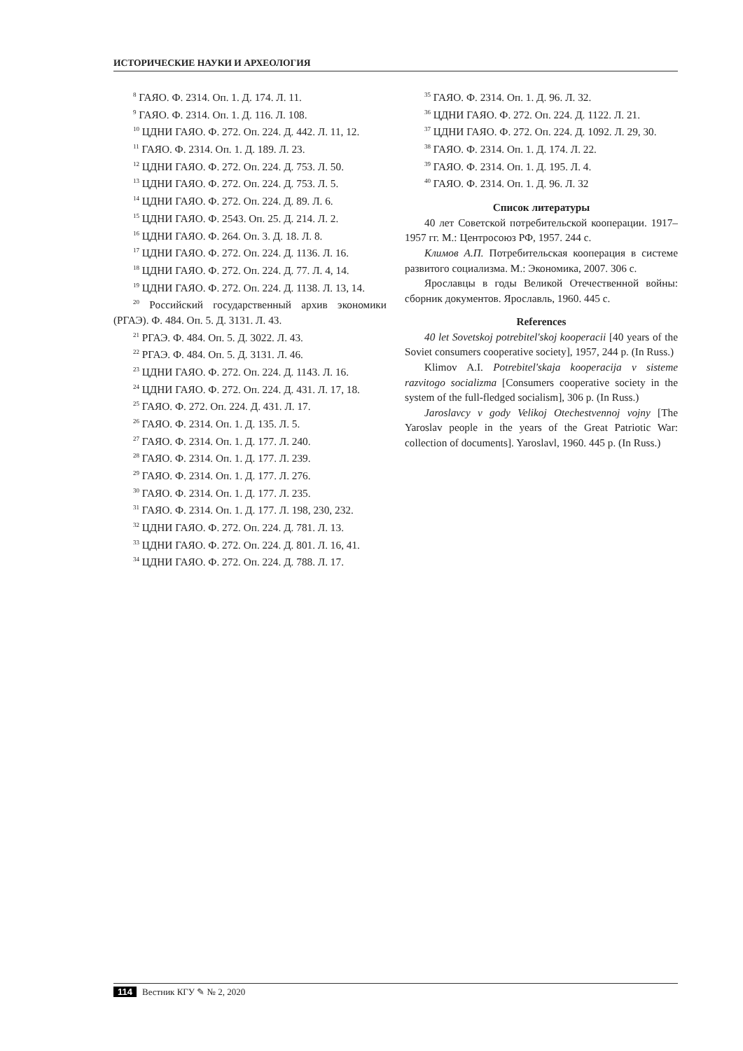ИСТОРИЧЕСКИЕ НАУКИ И АРХЕОЛОГИЯ
<sup>8</sup> ГАЯО. Ф. 2314. Оп. 1. Д. 174. Л. 11.
<sup>9</sup> ГАЯО. Ф. 2314. Оп. 1. Д. 116. Л. 108.
<sup>10</sup> ЦДНИ ГАЯО. Ф. 272. Оп. 224. Д. 442. Л. 11, 12.
<sup>11</sup> ГАЯО. Ф. 2314. Оп. 1. Д. 189. Л. 23.
<sup>12</sup> ЦДНИ ГАЯО. Ф. 272. Оп. 224. Д. 753. Л. 50.
<sup>13</sup> ЦДНИ ГАЯО. Ф. 272. Оп. 224. Д. 753. Л. 5.
<sup>14</sup> ЦДНИ ГАЯО. Ф. 272. Оп. 224. Д. 89. Л. 6.
<sup>15</sup> ЦДНИ ГАЯО. Ф. 2543. Оп. 25. Д. 214. Л. 2.
<sup>16</sup> ЦДНИ ГАЯО. Ф. 264. Оп. 3. Д. 18. Л. 8.
<sup>17</sup> ЦДНИ ГАЯО. Ф. 272. Оп. 224. Д. 1136. Л. 16.
<sup>18</sup> ЦДНИ ГАЯО. Ф. 272. Оп. 224. Д. 77. Л. 4, 14.
<sup>19</sup> ЦДНИ ГАЯО. Ф. 272. Оп. 224. Д. 1138. Л. 13, 14.
<sup>20</sup> Российский государственный архив экономики (РГАЭ). Ф. 484. Оп. 5. Д. 3131. Л. 43.
<sup>21</sup> РГАЭ. Ф. 484. Оп. 5. Д. 3022. Л. 43.
<sup>22</sup> РГАЭ. Ф. 484. Оп. 5. Д. 3131. Л. 46.
<sup>23</sup> ЦДНИ ГАЯО. Ф. 272. Оп. 224. Д. 1143. Л. 16.
<sup>24</sup> ЦДНИ ГАЯО. Ф. 272. Оп. 224. Д. 431. Л. 17, 18.
<sup>25</sup> ГАЯО. Ф. 272. Оп. 224. Д. 431. Л. 17.
<sup>26</sup> ГАЯО. Ф. 2314. Оп. 1. Д. 135. Л. 5.
<sup>27</sup> ГАЯО. Ф. 2314. Оп. 1. Д. 177. Л. 240.
<sup>28</sup> ГАЯО. Ф. 2314. Оп. 1. Д. 177. Л. 239.
<sup>29</sup> ГАЯО. Ф. 2314. Оп. 1. Д. 177. Л. 276.
<sup>30</sup> ГАЯО. Ф. 2314. Оп. 1. Д. 177. Л. 235.
<sup>31</sup> ГАЯО. Ф. 2314. Оп. 1. Д. 177. Л. 198, 230, 232.
<sup>32</sup> ЦДНИ ГАЯО. Ф. 272. Оп. 224. Д. 781. Л. 13.
<sup>33</sup> ЦДНИ ГАЯО. Ф. 272. Оп. 224. Д. 801. Л. 16, 41.
<sup>34</sup> ЦДНИ ГАЯО. Ф. 272. Оп. 224. Д. 788. Л. 17.
<sup>35</sup> ГАЯО. Ф. 2314. Оп. 1. Д. 96. Л. 32.
<sup>36</sup> ЦДНИ ГАЯО. Ф. 272. Оп. 224. Д. 1122. Л. 21.
<sup>37</sup> ЦДНИ ГАЯО. Ф. 272. Оп. 224. Д. 1092. Л. 29, 30.
<sup>38</sup> ГАЯО. Ф. 2314. Оп. 1. Д. 174. Л. 22.
<sup>39</sup> ГАЯО. Ф. 2314. Оп. 1. Д. 195. Л. 4.
<sup>40</sup> ГАЯО. Ф. 2314. Оп. 1. Д. 96. Л. 32
Список литературы
40 лет Советской потребительской кооперации. 1917–1957 гг. М.: Центросоюз РФ, 1957. 244 с.
Климов А.П. Потребительская кооперация в системе развитого социализма. М.: Экономика, 2007. 306 с.
Ярославцы в годы Великой Отечественной войны: сборник документов. Ярославль, 1960. 445 с.
References
40 let Sovetskoj potrebitel'skoj kooperacii [40 years of the Soviet consumers cooperative society], 1957, 244 p. (In Russ.)
Klimov A.I. Potrebitel'skaja kooperacija v sisteme razvitogo socializma [Consumers cooperative society in the system of the full-fledged socialism], 306 p. (In Russ.)
Jaroslavcy v gody Velikoj Otechestvennoj vojny [The Yaroslav people in the years of the Great Patriotic War: collection of documents]. Yaroslavl, 1960. 445 p. (In Russ.)
114 Вестник КГУ ✎ № 2, 2020